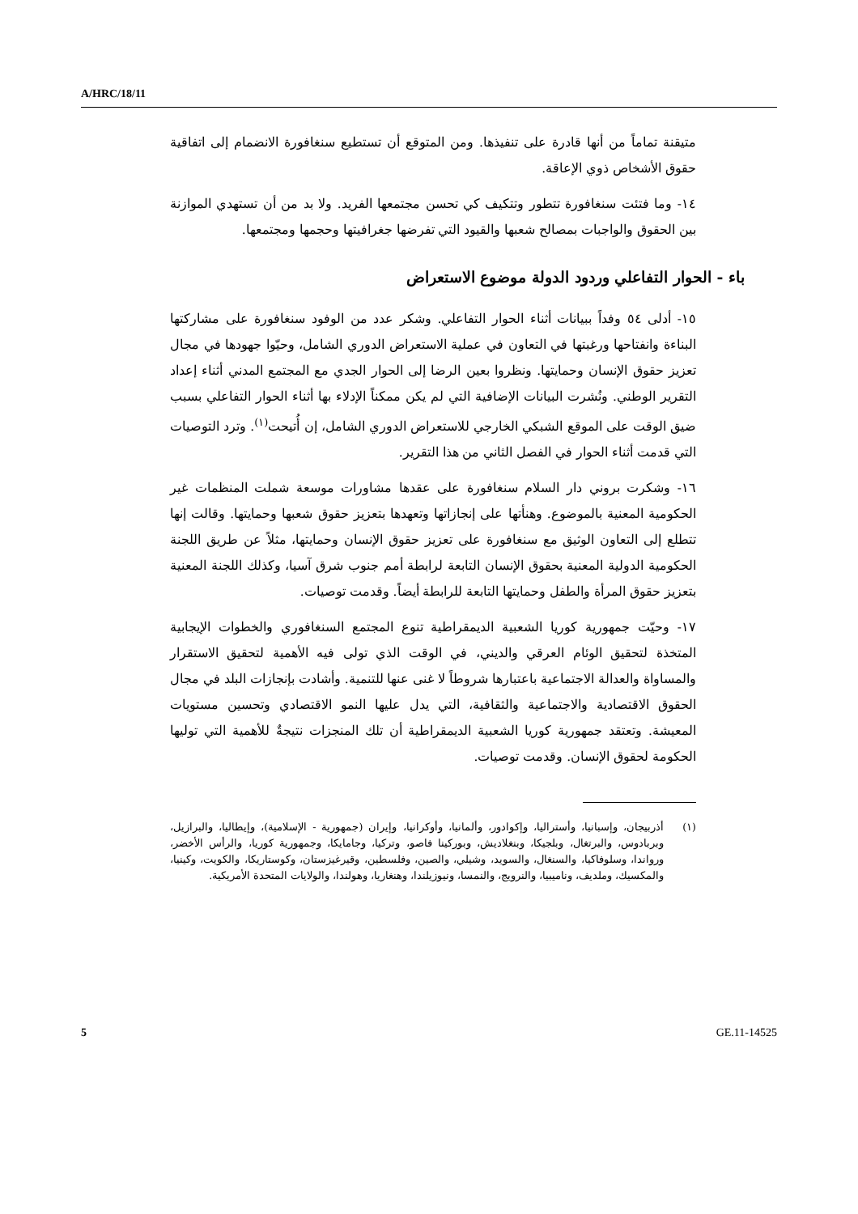A/HRC/18/11
متيقنة تماماً من أنها قادرة على تنفيذها. ومن المتوقع أن تستطيع سنغافورة الانضمام إلى اتفاقية حقوق الأشخاص ذوي الإعاقة.
١٤- وما فتئت سنغافورة تتطور وتتكيف كي تحسن مجتمعها الفريد. ولا بد من أن تستهدي الموازنة بين الحقوق والواجبات بمصالح شعبها والقيود التي تفرضها جغرافيتها وحجمها ومجتمعها.
باء - الحوار التفاعلي وردود الدولة موضوع الاستعراض
١٥- أدلى ٥٤ وفداً ببيانات أثناء الحوار التفاعلي. وشكر عدد من الوفود سنغافورة على مشاركتها البناءة وانفتاحها ورغبتها في التعاون في عملية الاستعراض الدوري الشامل، وحيّوا جهودها في مجال تعزيز حقوق الإنسان وحمايتها. ونظروا بعين الرضا إلى الحوار الجدي مع المجتمع المدني أثناء إعداد التقرير الوطني. ونُشرت البيانات الإضافية التي لم يكن ممكناً الإدلاء بها أثناء الحوار التفاعلي بسبب ضيق الوقت على الموقع الشبكي الخارجي للاستعراض الدوري الشامل، إن أُتيحت<sup>(١)</sup>. وترد التوصيات التي قدمت أثناء الحوار في الفصل الثاني من هذا التقرير.
١٦- وشكرت بروني دار السلام سنغافورة على عقدها مشاورات موسعة شملت المنظمات غير الحكومية المعنية بالموضوع. وهنأتها على إنجازاتها وتعهدها بتعزيز حقوق شعبها وحمايتها. وقالت إنها تتطلع إلى التعاون الوثيق مع سنغافورة على تعزيز حقوق الإنسان وحمايتها، مثلاً عن طريق اللجنة الحكومية الدولية المعنية بحقوق الإنسان التابعة لرابطة أمم جنوب شرق آسيا، وكذلك اللجنة المعنية بتعزيز حقوق المرأة والطفل وحمايتها التابعة للرابطة أيضاً. وقدمت توصيات.
١٧- وحيّت جمهورية كوريا الشعبية الديمقراطية تنوع المجتمع السنغافوري والخطوات الإيجابية المتخذة لتحقيق الوئام العرقي والديني، في الوقت الذي تولى فيه الأهمية لتحقيق الاستقرار والمساواة والعدالة الاجتماعية باعتبارها شروطاً لا غنى عنها للتنمية. وأشادت بإنجازات البلد في مجال الحقوق الاقتصادية والاجتماعية والثقافية، التي يدل عليها النمو الاقتصادي وتحسين مستويات المعيشة. وتعتقد جمهورية كوريا الشعبية الديمقراطية أن تلك المنجزات نتيجةٌ للأهمية التي توليها الحكومة لحقوق الإنسان. وقدمت توصيات.
(١) أذربيجان، وإسبانيا، وأستراليا، وإكوادور، وألمانيا، وأوكرانيا، وإيران (جمهورية - الإسلامية)، وإيطاليا، والبرازيل، وبربادوس، والبرتغال، وبلجيكا، وبنغلاديش، وبوركينا فاصو، وتركيا، وجامايكا، وجمهورية كوريا، والرأس الأخضر، ورواندا، وسلوفاكيا، والسنغال، والسويد، وشيلي، والصين، وفلسطين، وقيرغيزستان، وكوستاريكا، والكويت، وكينيا، والمكسيك، وملديف، وناميبيا، والنرويج، والنمسا، ونيوزيلندا، وهنغاريا، وهولندا، والولايات المتحدة الأمريكية.
5 GE.11-14525